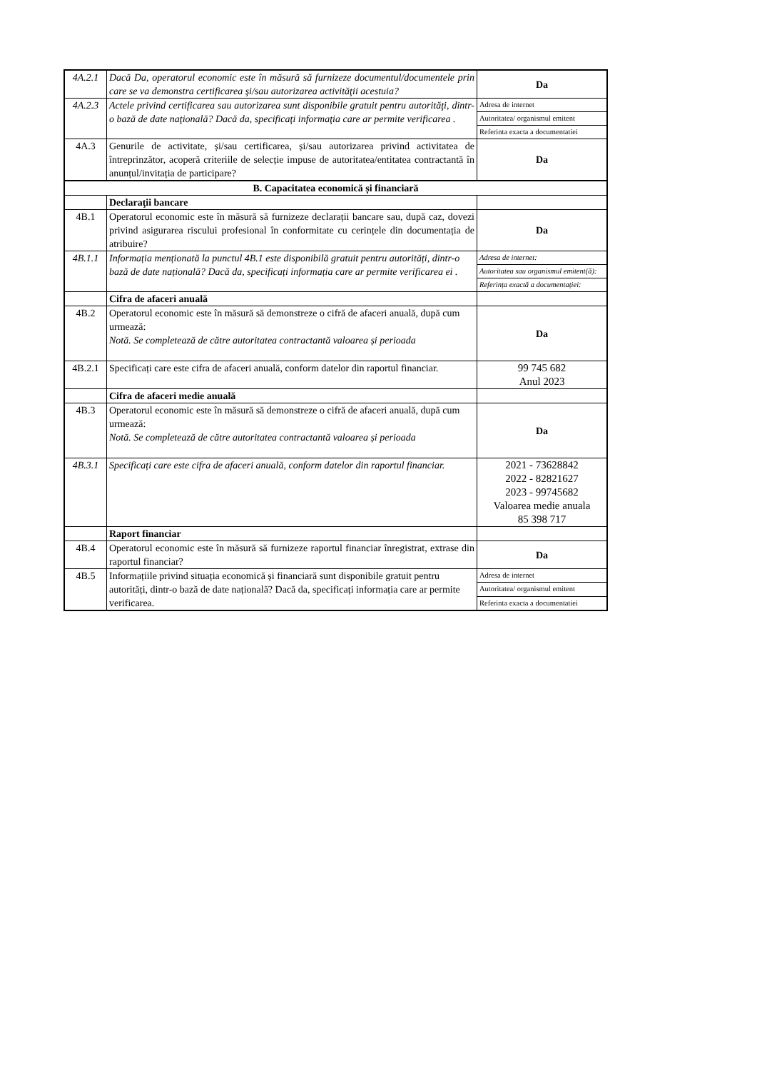| 4A.2.1 | Dacă Da, operatorul economic este în măsură să furnizeze documentul/documentele prin care se va demonstra certificarea şi/sau autorizarea activităţii acestuia? | Da |
| 4A.2.3 | Actele privind certificarea sau autorizarea sunt disponibile gratuit pentru autorităţi, dintr-o bază de date naţională? Dacă da, specificaţi informaţia care ar permite verificarea . | Adresa de internet |
| | | Autoritatea/ organismul emitent |
| | | Referinta exacta a documentatiei |
| 4A.3 | Genurile de activitate, și/sau certificarea, și/sau autorizarea privind activitatea de întreprinzător, acoperă criteriile de selecție impuse de autoritatea/entitatea contractantă în anunțul/invitația de participare? | Da |
| B. Capacitatea economică și financiară | | |
| | Declaraţii bancare | |
| 4B.1 | Operatorul economic este în măsură să furnizeze declarații bancare sau, după caz, dovezi privind asigurarea riscului profesional în conformitate cu cerințele din documentația de atribuire? | Da |
| 4B.1.1 | Informația menționată la punctul 4B.1 este disponibilă gratuit pentru autorități, dintr-o bază de date națională? Dacă da, specificați informația care ar permite verificarea ei . | Adresa de internet: |
| | | Autoritatea sau organismul emitent(ă): |
| | | Referința exactă a documentației: |
| | Cifra de afaceri anuală | |
| 4B.2 | Operatorul economic este în măsură să demonstreze o cifră de afaceri anuală, după cum urmează: Notă. Se completează de către autoritatea contractantă valoarea și perioada | Da |
| 4B.2.1 | Specificați care este cifra de afaceri anuală, conform datelor din raportul financiar. | 99 745 682 Anul 2023 |
| | Cifra de afaceri medie anuală | |
| 4B.3 | Operatorul economic este în măsură să demonstreze o cifră de afaceri anuală, după cum urmează: Notă. Se completează de către autoritatea contractantă valoarea și perioada | Da |
| 4B.3.1 | Specificați care este cifra de afaceri anuală, conform datelor din raportul financiar. | 2021 - 73628842 2022 - 82821627 2023 - 99745682 Valoarea medie anuala 85 398 717 |
| | Raport financiar | |
| 4B.4 | Operatorul economic este în măsură să furnizeze raportul financiar înregistrat, extrase din raportul financiar? | Da |
| 4B.5 | Informațiile privind situația economică și financiară sunt disponibile gratuit pentru autorități, dintr-o bază de date națională? Dacă da, specificați informația care ar permite verificarea. | Adresa de internet |
| | | Autoritatea/ organismul emitent |
| | | Referinta exacta a documentatiei |